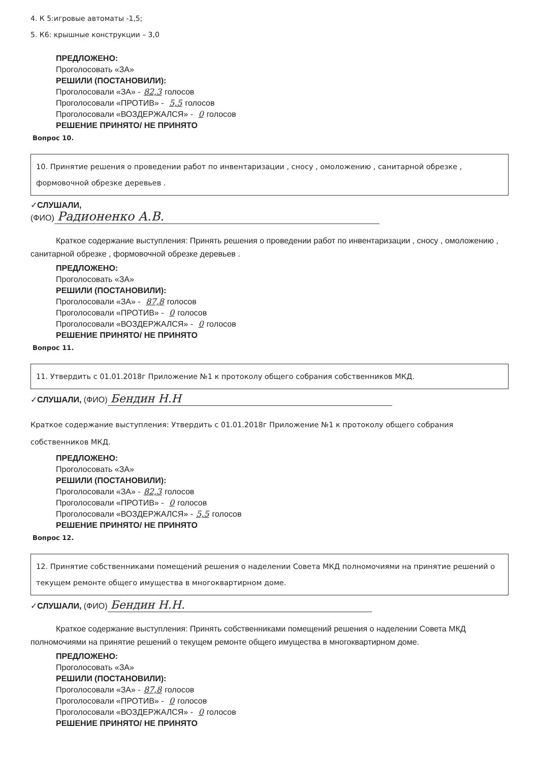4. К 5:игровые автоматы -1,5;
5. К6: крышные конструкции – 3,0
ПРЕДЛОЖЕНО:
Проголосовать «ЗА»
РЕШИЛИ (ПОСТАНОВИЛИ):
Проголосовали «ЗА» - 82,3 голосов
Проголосовали «ПРОТИВ» - 5,5 голосов
Проголосовали «ВОЗДЕРЖАЛСЯ» - 0 голосов
РЕШЕНИЕ ПРИНЯТО/ НЕ ПРИНЯТО
Вопрос 10.
10. Принятие решения о проведении работ по инвентаризации , сносу , омоложению , санитарной обрезке , формовочной обрезке деревьев .
✓СЛУШАЛИ,
(ФИО) Радионенко А.В.
Краткое содержание выступления: Принять решения о проведении работ по инвентаризации , сносу , омоложению , санитарной обрезке , формовочной обрезке деревьев .
ПРЕДЛОЖЕНО:
Проголосовать «ЗА»
РЕШИЛИ (ПОСТАНОВИЛИ):
Проголосовали «ЗА» - 87,8 голосов
Проголосовали «ПРОТИВ» - 0 голосов
Проголосовали «ВОЗДЕРЖАЛСЯ» - 0 голосов
РЕШЕНИЕ ПРИНЯТО/ НЕ ПРИНЯТО
Вопрос 11.
11. Утвердить с 01.01.2018г Приложение №1 к протоколу общего собрания собственников МКД.
✓СЛУШАЛИ, (ФИО) Бендин Н.Н
Краткое содержание выступления: Утвердить с 01.01.2018г Приложение №1 к протоколу общего собрания собственников МКД.
ПРЕДЛОЖЕНО:
Проголосовать «ЗА»
РЕШИЛИ (ПОСТАНОВИЛИ):
Проголосовали «ЗА» - 82,3 голосов
Проголосовали «ПРОТИВ» - 0 голосов
Проголосовали «ВОЗДЕРЖАЛСЯ» - 5,5 голосов
РЕШЕНИЕ ПРИНЯТО/ НЕ ПРИНЯТО
Вопрос 12.
12. Принятие собственниками помещений решения о наделении Совета МКД полномочиями на принятие решений о текущем ремонте общего имущества в многоквартирном доме.
✓СЛУШАЛИ, (ФИО) Бендин Н.Н.
Краткое содержание выступления: Принять собственниками помещений решения о наделении Совета МКД полномочиями на принятие решений о текущем ремонте общего имущества в многоквартирном доме.
ПРЕДЛОЖЕНО:
Проголосовать «ЗА»
РЕШИЛИ (ПОСТАНОВИЛИ):
Проголосовали «ЗА» - 87,8 голосов
Проголосовали «ПРОТИВ» - 0 голосов
Проголосовали «ВОЗДЕРЖАЛСЯ» - 0 голосов
РЕШЕНИЕ ПРИНЯТО/ НЕ ПРИНЯТО